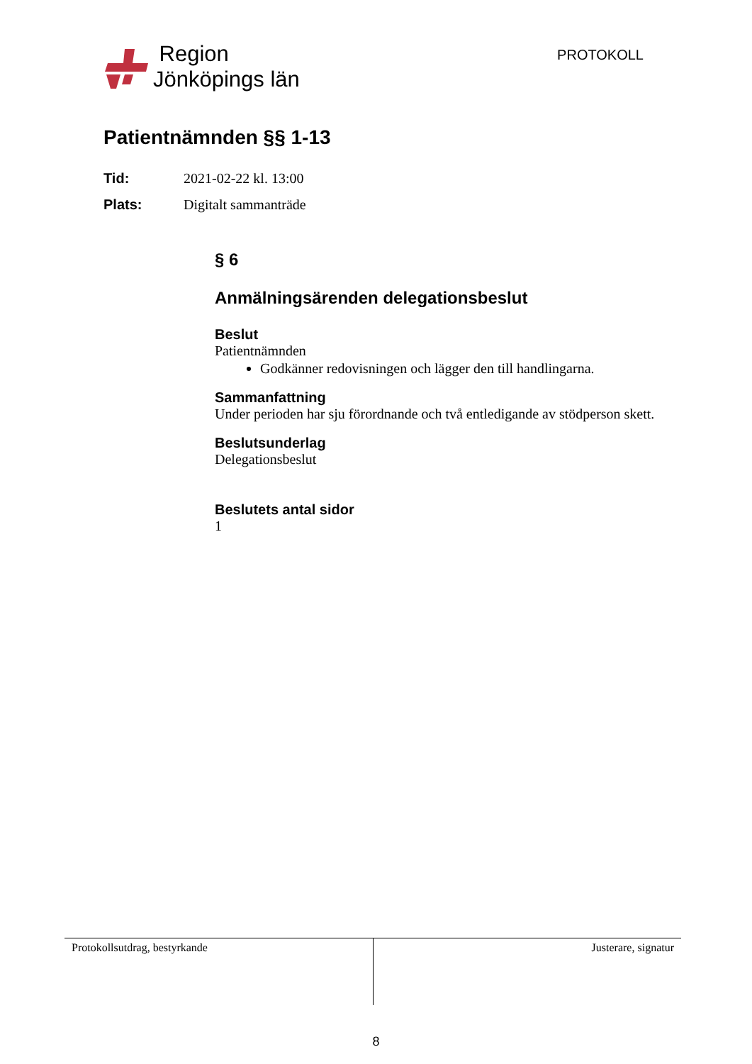Region
Jönköpings län
PROTOKOLL
Patientnämnden §§ 1-13
Tid: 2021-02-22 kl. 13:00
Plats: Digitalt sammanträde
§ 6
Anmälningsärenden delegationsbeslut
Beslut
Patientnämnden
Godkänner redovisningen och lägger den till handlingarna.
Sammanfattning
Under perioden har sju förordnande och två entledigande av stödperson skett.
Beslutsunderlag
Delegationsbeslut
Beslutets antal sidor
1
Protokollsutdrag, bestyrkande Justerare, signatur
8